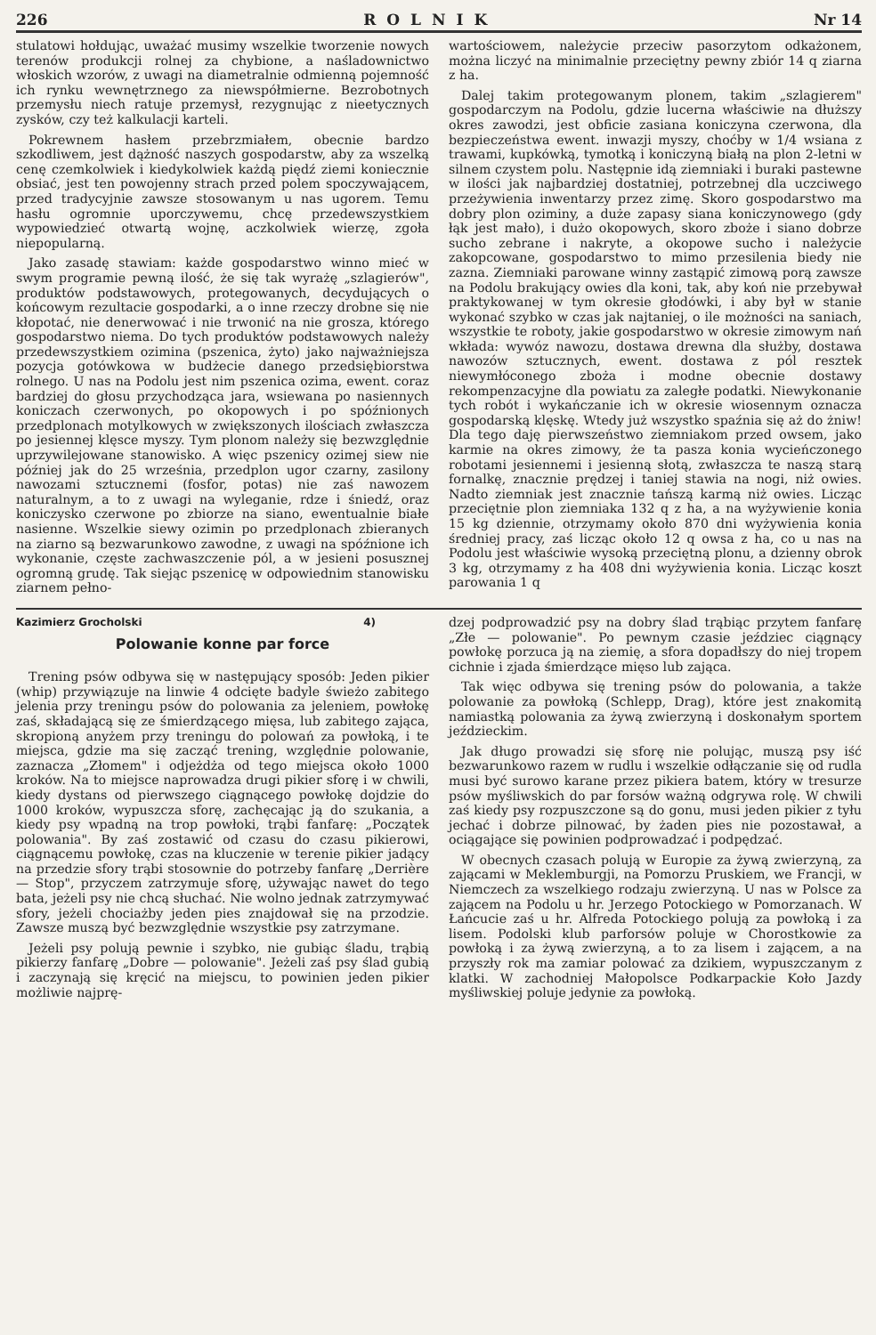226 ROLNIK Nr 14
stulatowi hołdując, uważać musimy wszelkie tworzenie nowych terenów produkcji rolnej za chybione, a naśladownictwo włoskich wzorów, z uwagi na diametralnie odmienną pojemność ich rynku wewnętrznego za niewspółmierne. Bezrobotnych przemysłu niech ratuje przemysł, rezygnując z nieetycznych zysków, czy też kalkulacji karteli.
Pokrewnem hasłem przebrzmiałem, obecnie bardzo szkodliwem, jest dążność naszych gospodarstw, aby za wszelką cenę czemkolwiek i kiedykolwiek każdą piędź ziemi koniecznie obsiać, jest ten powojenny strach przed polem spoczywającem, przed tradycyjnie zawsze stosowanym u nas ugorem. Temu hasłu ogromnie uporczywemu, chcę przedewszystkiem wypowiedzieć otwartą wojnę, aczkolwiek wierzę, zgoła niepopularną.
Jako zasadę stawiam: każde gospodarstwo winno mieć w swym programie pewną ilość, że się tak wyrażę „szlagierów", produktów podstawowych, protegowanych, decydujących o końcowym rezultacie gospodarki, a o inne rzeczy drobne się nie kłopotać, nie denerwować i nie trwonić na nie grosza, którego gospodarstwo niema. Do tych produktów podstawowych należy przedewszystkiem ozimina (pszenica, żyto) jako najważniejsza pozycja gotówkowa w budżecie danego przedsiębiorstwa rolnego. U nas na Podolu jest nim pszenica ozima, ewent. coraz bardziej do głosu przychodząca jara, wsiewana po nasiennych koniczach czerwonych, po okopowych i po spóźnionych przedplonach motylkowych w zwiększonych ilościach zwłaszcza po jesiennej klęsce myszy. Tym plonom należy się bezwzględnie uprzywilejowane stanowisko. A więc pszenicy ozimej siew nie później jak do 25 września, przedplon ugor czarny, zasilony nawozami sztucznemi (fosfor, potas) nie zaś nawozem naturalnym, a to z uwagi na wyleganie, rdze i śniedź, oraz koniczysko czerwone po zbiorze na siano, ewentualnie białe nasienne. Wszelkie siewy ozimin po przedplonach zbieranych na ziarno są bezwarunkowo zawodne, z uwagi na spóźnione ich wykonanie, częste zachwaszczenie pól, a w jesieni posusznej ogromną grudę. Tak siejąc pszenicę w odpowiednim stanowisku ziarnem pełno-
wartościowem, należycie przeciw pasorzytom odkażonem, można liczyć na minimalnie przeciętny pewny zbiór 14 q ziarna z ha.
Dalej takim protegowanym plonem, takim „szlagierem" gospodarczym na Podolu, gdzie lucerna właściwie na dłuższy okres zawodzi, jest obficie zasiana koniczyna czerwona, dla bezpieczeństwa ewent. inwazji myszy, choćby w 1/4 wsiana z trawami, kupkówką, tymotką i koniczyną białą na plon 2-letni w silnem czystem polu. Następnie idą ziemniaki i buraki pastewne w ilości jak najbardziej dostatniej, potrzebnej dla uczciwego przeżywienia inwentarzy przez zimę. Skoro gospodarstwo ma dobry plon oziminy, a duże zapasy siana koniczynowego (gdy łąk jest mało), i dużo okopowych, skoro zboże i siano dobrze sucho zebrane i nakryte, a okopowe sucho i należycie zakopcowane, gospodarstwo to mimo przesilenia biedy nie zazna. Ziemniaki parowane winny zastąpić zimową porą zawsze na Podolu brakujący owies dla koni, tak, aby koń nie przebywał praktykowanej w tym okresie głodówki, i aby był w stanie wykonać szybko w czas jak najtaniej, o ile możności na saniach, wszystkie te roboty, jakie gospodarstwo w okresie zimowym nań wkłada: wywóz nawozu, dostawa drewna dla służby, dostawa nawozów sztucznych, ewent. dostawa z pól resztek niewymłóconego zboża i modne obecnie dostawy rekompenzacyjne dla powiatu za zaległe podatki. Niewykonanie tych robót i wykańczanie ich w okresie wiosennym oznacza gospodarską klęskę. Wtedy już wszystko spaźnia się aż do żniw! Dla tego daję pierwszeństwo ziemniakom przed owsem, jako karmie na okres zimowy, że ta pasza konia wycieńczonego robotami jesiennemi i jesienną słotą, zwłaszcza te naszą starą fornalkę, znacznie prędzej i taniej stawia na nogi, niż owies. Nadto ziemniak jest znacznie tańszą karmą niż owies. Licząc przeciętnie plon ziemniaka 132 q z ha, a na wyżywienie konia 15 kg dziennie, otrzymamy około 870 dni wyżywienia konia średniej pracy, zaś licząc około 12 q owsa z ha, co u nas na Podolu jest właściwie wysoką przeciętną plonu, a dzienny obrok 3 kg, otrzymamy z ha 408 dni wyżywienia konia. Licząc koszt parowania 1 q
Kazimierz Grocholski 4)
Polowanie konne par force
Trening psów odbywa się w następujący sposób: Jeden pikier (whip) przywiązuje na linwie 4 odcięte badyle świeżo zabitego jelenia przy treningu psów do polowania za jeleniem, powłokę zaś, składającą się ze śmierdzącego mięsa, lub zabitego zająca, skropioną anyżem przy treningu do polowań za powłoką, i te miejsca, gdzie ma się zacząć trening, względnie polowanie, zaznacza „Złomem" i odjeżdża od tego miejsca około 1000 kroków. Na to miejsce naprowadza drugi pikier sforę i w chwili, kiedy dystans od pierwszego ciągnącego powłokę dojdzie do 1000 kroków, wypuszcza sforę, zachęcając ją do szukania, a kiedy psy wpadną na trop powłoki, trąbi fanfarę: „Początek polowania". By zaś zostawić od czasu do czasu pikierowi, ciągnącemu powłokę, czas na kluczenie w terenie pikier jadący na przedzie sfory trąbi stosownie do potrzeby fanfarę „Derrière — Stop", przyczem zatrzymuje sforę, używając nawet do tego bata, jeżeli psy nie chcą słuchać. Nie wolno jednak zatrzymywać sfory, jeżeli chociażby jeden pies znajdował się na przodzie. Zawsze muszą być bezwzględnie wszystkie psy zatrzymane.
Jeżeli psy polują pewnie i szybko, nie gubiąc śladu, trąbią pikierzy fanfarę „Dobre — polowanie". Jeżeli zaś psy ślad gubią i zaczynają się kręcić na miejscu, to powinien jeden pikier możliwie najprę-
dzej podprowadzić psy na dobry ślad trąbiąc przytem fanfarę „Złe — polowanie". Po pewnym czasie jeździec ciągnący powłokę porzuca ją na ziemię, a sfora dopadłszy do niej tropem cichnie i zjada śmierdzące mięso lub zająca.
Tak więc odbywa się trening psów do polowania, a także polowanie za powłoką (Schlepp, Drag), które jest znakomitą namiastką polowania za żywą zwierzyną i doskonałym sportem jeździeckim.
Jak długo prowadzi się sforę nie polując, muszą psy iść bezwarunkowo razem w rudlu i wszelkie odłączanie się od rudla musi być surowo karane przez pikiera batem, który w tresurze psów myśliwskich do par forsów ważną odgrywa rolę. W chwili zaś kiedy psy rozpuszczone są do gonu, musi jeden pikier z tyłu jechać i dobrze pilnować, by żaden pies nie pozostawał, a ociągające się powinien podprowadzać i podpędzać.
W obecnych czasach polują w Europie za żywą zwierzyną, za zającami w Meklemburgji, na Pomorzu Pruskiem, we Francji, w Niemczech za wszelkiego rodzaju zwierzyną. U nas w Polsce za zającem na Podolu u hr. Jerzego Potockiego w Pomorzanach. W Łańcucie zaś u hr. Alfreda Potockiego polują za powłoką i za lisem. Podolski klub parforsów poluje w Chorostkowie za powłoką i za żywą zwierzyną, a to za lisem i zającem, a na przyszły rok ma zamiar polować za dzikiem, wypuszczanym z klatki. W zachodniej Małopolsce Podkarpackie Koło Jazdy myśliwskiej poluje jedynie za powłoką.